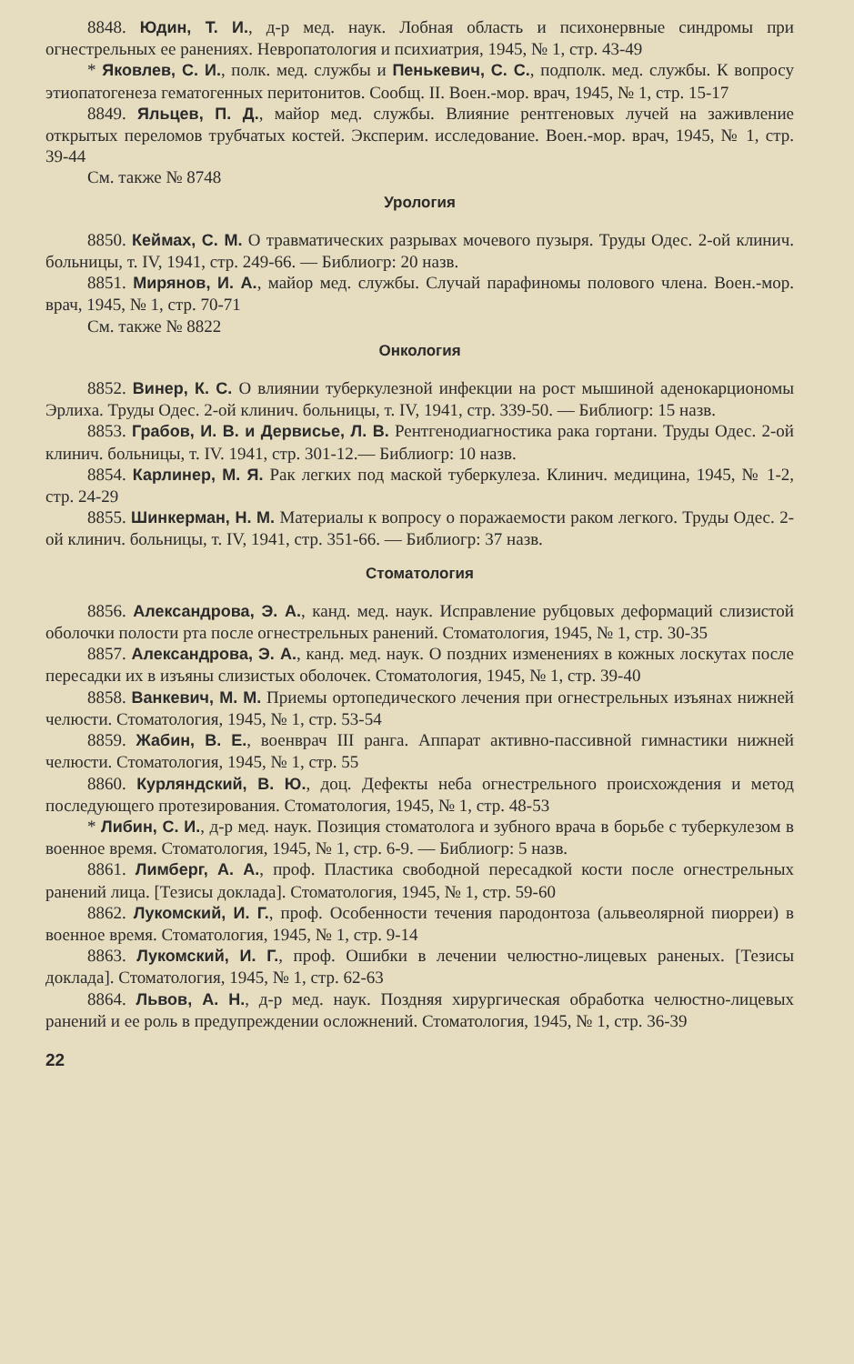8848. Юдин, Т. И., д-р мед. наук. Лобная область и психонервные синдромы при огнестрельных ее ранениях. Невропатология и психиатрия, 1945, № 1, стр. 43-49
* Яковлев, С. И., полк. мед. службы и Пенькевич, С. С., подполк. мед. службы. К вопросу этиопатогенеза гематогенных перитонитов. Сообщ. II. Воен.-мор. врач, 1945, № 1, стр. 15-17
8849. Яльцев, П. Д., майор мед. службы. Влияние рентгеновых лучей на заживление открытых переломов трубчатых костей. Эксперим. исследование. Воен.-мор. врач, 1945, № 1, стр. 39-44
См. также № 8748
Урология
8850. Кеймах, С. М. О травматических разрывах мочевого пузыря. Труды Одес. 2-ой клинич. больницы, т. IV, 1941, стр. 249-66. — Библиогр: 20 назв.
8851. Мирянов, И. А., майор мед. службы. Случай парафиномы полового члена. Воен.-мор. врач, 1945, № 1, стр. 70-71
См. также № 8822
Онкология
8852. Винер, К. С. О влиянии туберкулезной инфекции на рост мышиной аденокарциономы Эрлиха. Труды Одес. 2-ой клинич. больницы, т. IV, 1941, стр. 339-50. — Библиогр: 15 назв.
8853. Грабов, И. В. и Дервисье, Л. В. Рентгенодиагностика рака гортани. Труды Одес. 2-ой клинич. больницы, т. IV. 1941, стр. 301-12.— Библиогр: 10 назв.
8854. Карлинер, М. Я. Рак легких под маской туберкулеза. Клинич. медицина, 1945, № 1-2, стр. 24-29
8855. Шинкерман, Н. М. Материалы к вопросу о поражаемости раком легкого. Труды Одес. 2-ой клинич. больницы, т. IV, 1941, стр. 351-66. — Библиогр: 37 назв.
Стоматология
8856. Александрова, Э. А., канд. мед. наук. Исправление рубцовых деформаций слизистой оболочки полости рта после огнестрельных ранений. Стоматология, 1945, № 1, стр. 30-35
8857. Александрова, Э. А., канд. мед. наук. О поздних изменениях в кожных лоскутах после пересадки их в изъяны слизистых оболочек. Стоматология, 1945, № 1, стр. 39-40
8858. Ванкевич, М. М. Приемы ортопедического лечения при огнестрельных изъянах нижней челюсти. Стоматология, 1945, № 1, стр. 53-54
8859. Жабин, В. Е., военврач III ранга. Аппарат активно-пассивной гимнастики нижней челюсти. Стоматология, 1945, № 1, стр. 55
8860. Курляндский, В. Ю., доц. Дефекты неба огнестрельного происхождения и метод последующего протезирования. Стоматология, 1945, № 1, стр. 48-53
* Либин, С. И., д-р мед. наук. Позиция стоматолога и зубного врача в борьбе с туберкулезом в военное время. Стоматология, 1945, № 1, стр. 6-9. — Библиогр: 5 назв.
8861. Лимберг, А. А., проф. Пластика свободной пересадкой кости после огнестрельных ранений лица. [Тезисы доклада]. Стоматология, 1945, № 1, стр. 59-60
8862. Лукомский, И. Г., проф. Особенности течения пародонтоза (альвеолярной пиорреи) в военное время. Стоматология, 1945, № 1, стр. 9-14
8863. Лукомский, И. Г., проф. Ошибки в лечении челюстно-лицевых раненых. [Тезисы доклада]. Стоматология, 1945, № 1, стр. 62-63
8864. Львов, А. Н., д-р мед. наук. Поздняя хирургическая обработка челюстно-лицевых ранений и ее роль в предупреждении осложнений. Стоматология, 1945, № 1, стр. 36-39
22